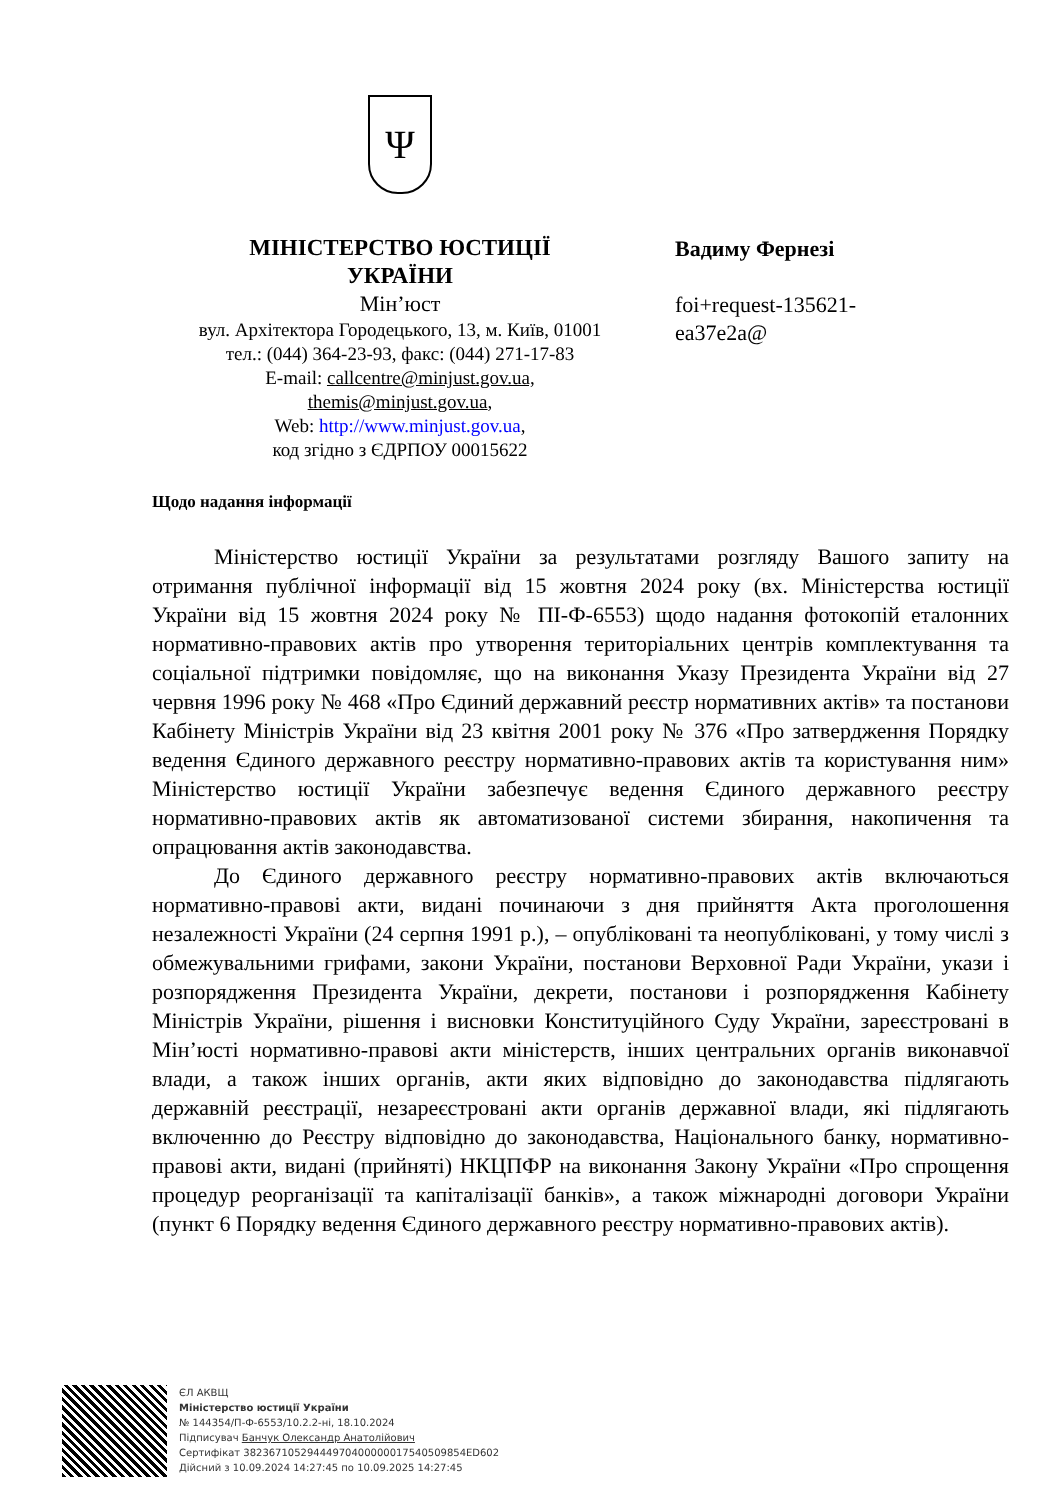Ψ
МІНІСТЕРСТВО ЮСТИЦІЇ
УКРАЇНИ
Мін’юст
вул. Архітектора Городецького, 13, м. Київ, 01001
тел.: (044) 364-23-93, факс: (044) 271-17-83
E-mail: callcentre@minjust.gov.ua,
themis@minjust.gov.ua,
Web: http://www.minjust.gov.ua,
код згідно з ЄДРПОУ 00015622
Вадиму Фернезі
foi+request-135621-
ea37e2a@
Щодо надання інформації
Міністерство юстиції України за результатами розгляду Вашого запиту на отримання публічної інформації від 15 жовтня 2024 року (вх. Міністерства юстиції України від 15 жовтня 2024 року № ПІ-Ф-6553) щодо надання фотокопій еталонних нормативно-правових актів про утворення територіальних центрів комплектування та соціальної підтримки повідомляє, що на виконання Указу Президента України від 27 червня 1996 року № 468 «Про Єдиний державний реєстр нормативних актів» та постанови Кабінету Міністрів України від 23 квітня 2001 року № 376 «Про затвердження Порядку ведення Єдиного державного реєстру нормативно-правових актів та користування ним» Міністерство юстиції України забезпечує ведення Єдиного державного реєстру нормативно-правових актів як автоматизованої системи збирання, накопичення та опрацювання актів законодавства.
До Єдиного державного реєстру нормативно-правових актів включаються нормативно-правові акти, видані починаючи з дня прийняття Акта проголошення незалежності України (24 серпня 1991 р.), – опубліковані та неопубліковані, у тому числі з обмежувальними грифами, закони України, постанови Верховної Ради України, укази і розпорядження Президента України, декрети, постанови і розпорядження Кабінету Міністрів України, рішення і висновки Конституційного Суду України, зареєстровані в Мін’юсті нормативно-правові акти міністерств, інших центральних органів виконавчої влади, а також інших органів, акти яких відповідно до законодавства підлягають державній реєстрації, незареєстровані акти органів державної влади, які підлягають включенню до Реєстру відповідно до законодавства, Національного банку, нормативно-правові акти, видані (прийняті) НКЦПФР на виконання Закону України «Про спрощення процедур реорганізації та капіталізації банків», а також міжнародні договори України (пункт 6 Порядку ведення Єдиного державного реєстру нормативно-правових актів).
ЄЛ АКВЩ
Міністерство юстиції України
№ 144354/П-Ф-6553/10.2.2-ні, 18.10.2024
Підписувач Банчук Олександр Анатолійович
Сертифікат 38236710529444970400000017540509854ED602
Дійсний з 10.09.2024 14:27:45 по 10.09.2025 14:27:45